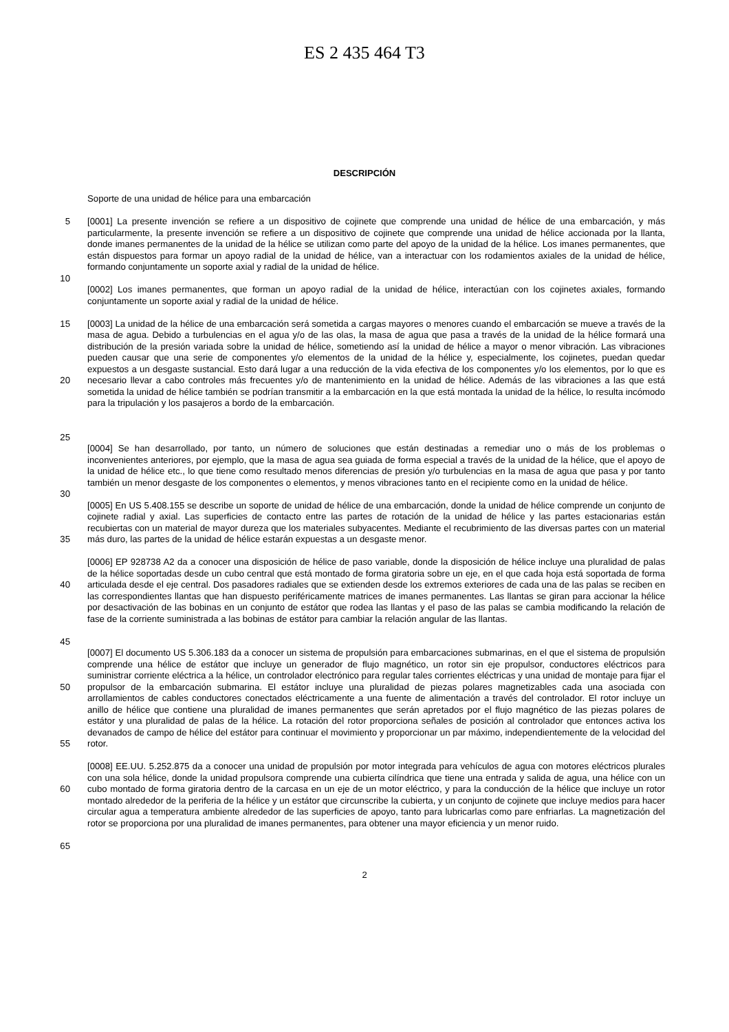ES 2 435 464 T3
DESCRIPCIÓN
Soporte de una unidad de hélice para una embarcación
5
10
[0001] La presente invención se refiere a un dispositivo de cojinete que comprende una unidad de hélice de una embarcación, y más particularmente, la presente invención se refiere a un dispositivo de cojinete que comprende una unidad de hélice accionada por la llanta, donde imanes permanentes de la unidad de la hélice se utilizan como parte del apoyo de la unidad de la hélice. Los imanes permanentes, que están dispuestos para formar un apoyo radial de la unidad de hélice, van a interactuar con los rodamientos axiales de la unidad de hélice, formando conjuntamente un soporte axial y radial de la unidad de hélice.
[0002] Los imanes permanentes, que forman un apoyo radial de la unidad de hélice, interactúan con los cojinetes axiales, formando conjuntamente un soporte axial y radial de la unidad de hélice.
15
20
25
[0003] La unidad de la hélice de una embarcación será sometida a cargas mayores o menores cuando el embarcación se mueve a través de la masa de agua. Debido a turbulencias en el agua y/o de las olas, la masa de agua que pasa a través de la unidad de la hélice formará una distribución de la presión variada sobre la unidad de hélice, sometiendo así la unidad de hélice a mayor o menor vibración. Las vibraciones pueden causar que una serie de componentes y/o elementos de la unidad de la hélice y, especialmente, los cojinetes, puedan quedar expuestos a un desgaste sustancial. Esto dará lugar a una reducción de la vida efectiva de los componentes y/o los elementos, por lo que es necesario llevar a cabo controles más frecuentes y/o de mantenimiento en la unidad de hélice. Además de las vibraciones a las que está sometida la unidad de hélice también se podrían transmitir a la embarcación en la que está montada la unidad de la hélice, lo resulta incómodo para la tripulación y los pasajeros a bordo de la embarcación.
30
[0004] Se han desarrollado, por tanto, un número de soluciones que están destinadas a remediar uno o más de los problemas o inconvenientes anteriores, por ejemplo, que la masa de agua sea guiada de forma especial a través de la unidad de la hélice, que el apoyo de la unidad de hélice etc., lo que tiene como resultado menos diferencias de presión y/o turbulencias en la masa de agua que pasa y por tanto también un menor desgaste de los componentes o elementos, y menos vibraciones tanto en el recipiente como en la unidad de hélice.
35
[0005] En US 5.408.155 se describe un soporte de unidad de hélice de una embarcación, donde la unidad de hélice comprende un conjunto de cojinete radial y axial. Las superficies de contacto entre las partes de rotación de la unidad de hélice y las partes estacionarias están recubiertas con un material de mayor dureza que los materiales subyacentes. Mediante el recubrimiento de las diversas partes con un material más duro, las partes de la unidad de hélice estarán expuestas a un desgaste menor.
40
45
[0006] EP 928738 A2 da a conocer una disposición de hélice de paso variable, donde la disposición de hélice incluye una pluralidad de palas de la hélice soportadas desde un cubo central que está montado de forma giratoria sobre un eje, en el que cada hoja está soportada de forma articulada desde el eje central. Dos pasadores radiales que se extienden desde los extremos exteriores de cada una de las palas se reciben en las correspondientes llantas que han dispuesto periféricamente matrices de imanes permanentes. Las llantas se giran para accionar la hélice por desactivación de las bobinas en un conjunto de estátor que rodea las llantas y el paso de las palas se cambia modificando la relación de fase de la corriente suministrada a las bobinas de estátor para cambiar la relación angular de las llantas.
50
55
[0007] El documento US 5.306.183 da a conocer un sistema de propulsión para embarcaciones submarinas, en el que el sistema de propulsión comprende una hélice de estátor que incluye un generador de flujo magnético, un rotor sin eje propulsor, conductores eléctricos para suministrar corriente eléctrica a la hélice, un controlador electrónico para regular tales corrientes eléctricas y una unidad de montaje para fijar el propulsor de la embarcación submarina. El estátor incluye una pluralidad de piezas polares magnetizables cada una asociada con arrollamientos de cables conductores conectados eléctricamente a una fuente de alimentación a través del controlador. El rotor incluye un anillo de hélice que contiene una pluralidad de imanes permanentes que serán apretados por el flujo magnético de las piezas polares de estátor y una pluralidad de palas de la hélice. La rotación del rotor proporciona señales de posición al controlador que entonces activa los devanados de campo de hélice del estátor para continuar el movimiento y proporcionar un par máximo, independientemente de la velocidad del rotor.
60
65
[0008] EE.UU. 5.252.875 da a conocer una unidad de propulsión por motor integrada para vehículos de agua con motores eléctricos plurales con una sola hélice, donde la unidad propulsora comprende una cubierta cilíndrica que tiene una entrada y salida de agua, una hélice con un cubo montado de forma giratoria dentro de la carcasa en un eje de un motor eléctrico, y para la conducción de la hélice que incluye un rotor montado alrededor de la periferia de la hélice y un estátor que circunscribe la cubierta, y un conjunto de cojinete que incluye medios para hacer circular agua a temperatura ambiente alrededor de las superficies de apoyo, tanto para lubricarlas como pare enfriarlas. La magnetización del rotor se proporciona por una pluralidad de imanes permanentes, para obtener una mayor eficiencia y un menor ruido.
2